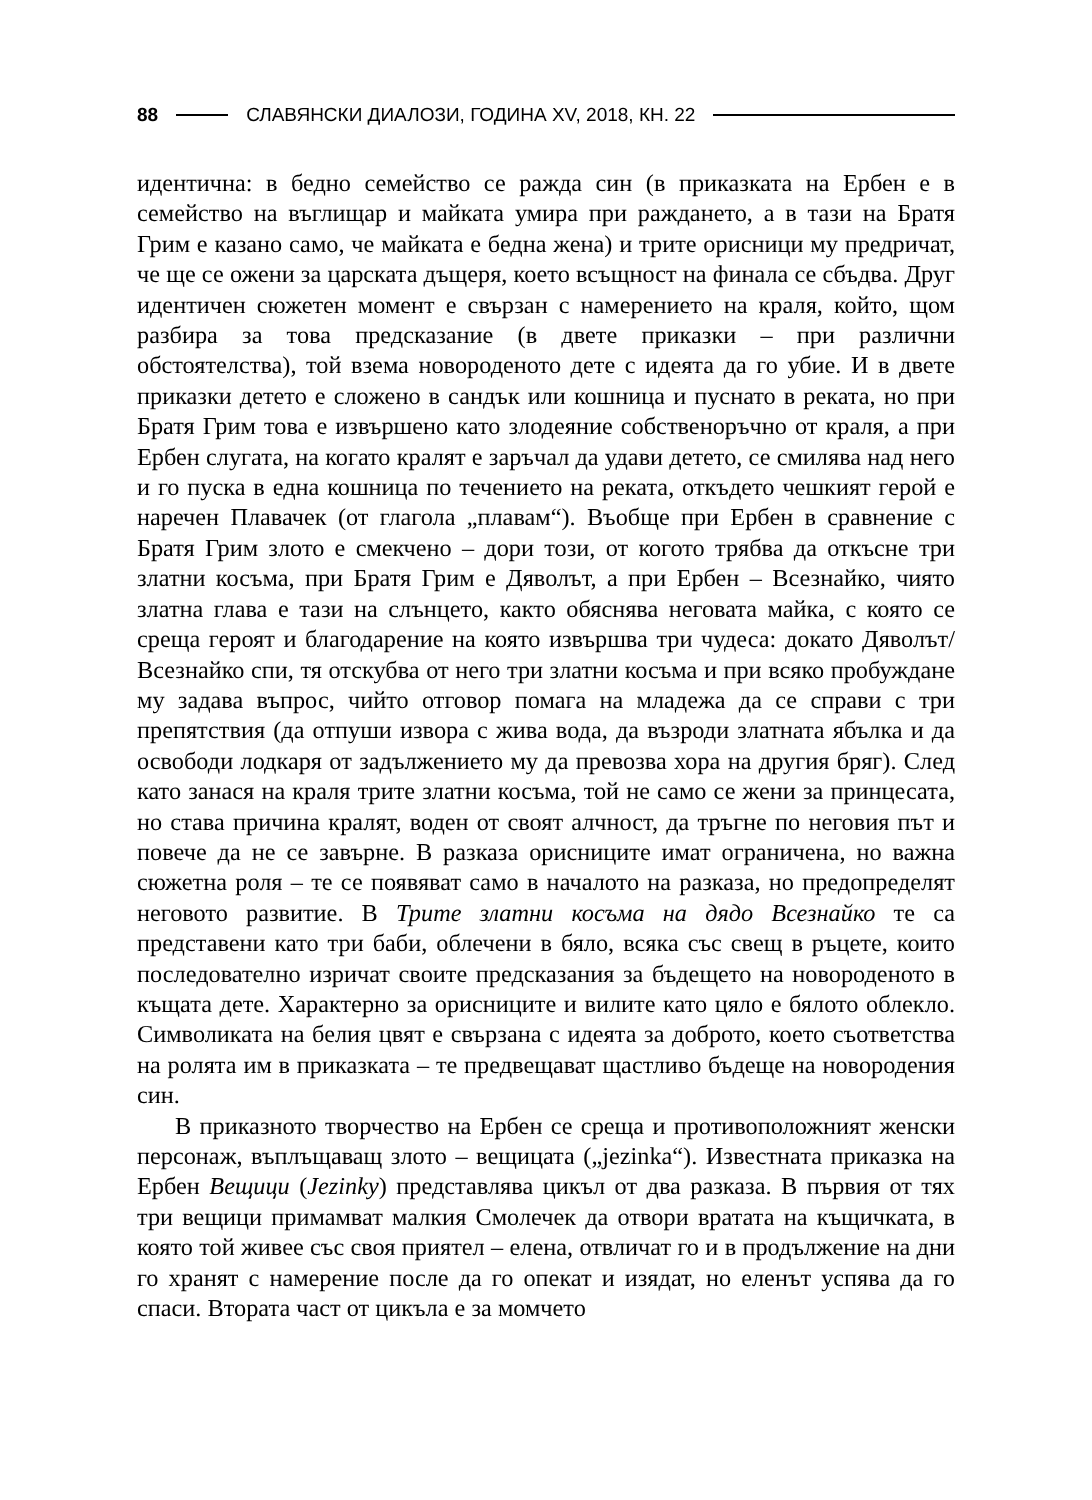88 СЛАВЯНСКИ ДИАЛОЗИ, ГОДИНА XV, 2018, КН. 22
идентична: в бедно семейство се ражда син (в приказката на Ербен е в семейство на въглищар и майката умира при раждането, а в тази на Братя Грим е казано само, че майката е бедна жена) и трите орисници му предричат, че ще се ожени за царската дъщеря, което всъщност на финала се сбъдва. Друг идентичен сюжетен момент е свързан с намерението на краля, който, щом разбира за това предсказание (в двете приказки – при различни обстоятелства), той взема новороденото дете с идеята да го убие. И в двете приказки детето е сложено в сандък или кошница и пуснато в реката, но при Братя Грим това е извършено като злодеяние собственоръчно от краля, а при Ербен слугата, на когато кралят е заръчал да удави детето, се смилява над него и го пуска в една кошница по течението на реката, откъдето чешкият герой е наречен Плавачек (от глагола „плавам“). Въобще при Ербен в сравнение с Братя Грим злото е смекчено – дори този, от когото трябва да откъсне три златни косъма, при Братя Грим е Дяволът, а при Ербен – Всезнайко, чиято златна глава е тази на слънцето, както обяснява неговата майка, с която се среща героят и благодарение на която извършва три чудеса: докато Дяволът/Всезнайко спи, тя отскубва от него три златни косъма и при всяко пробуждане му задава въпрос, чийто отговор помага на младежа да се справи с три препятствия (да отпуши извора с жива вода, да възроди златната ябълка и да освободи лодкаря от задължението му да превозва хора на другия бряг). След като занася на краля трите златни косъма, той не само се жени за принцесата, но става причина кралят, воден от своят алчност, да тръгне по неговия път и повече да не се завърне. В разказа орисниците имат ограничена, но важна сюжетна роля – те се появяват само в началото на разказа, но предопределят неговото развитие. В Трите златни косъма на дядо Всезнайко те са представени като три баби, облечени в бяло, всяка със свещ в ръцете, които последователно изричат своите предсказания за бъдещето на новороденото в къщата дете. Характерно за орисниците и вилите като цяло е бялото облекло. Символиката на белия цвят е свързана с идеята за доброто, което съответства на ролята им в приказката – те предвещават щастливо бъдеще на новородения син.
В приказното творчество на Ербен се среща и противоположният женски персонаж, въплъщаващ злото – вещицата („jezinka“). Известната приказка на Ербен Вещици (Jezinky) представлява цикъл от два разказа. В първия от тях три вещици примамват малкия Смолечек да отвори вратата на къщичката, в която той живее със своя приятел – елена, отвличат го и в продължение на дни го хранят с намерение после да го опекат и изядат, но еленът успява да го спаси. Втората част от цикъла е за момчето